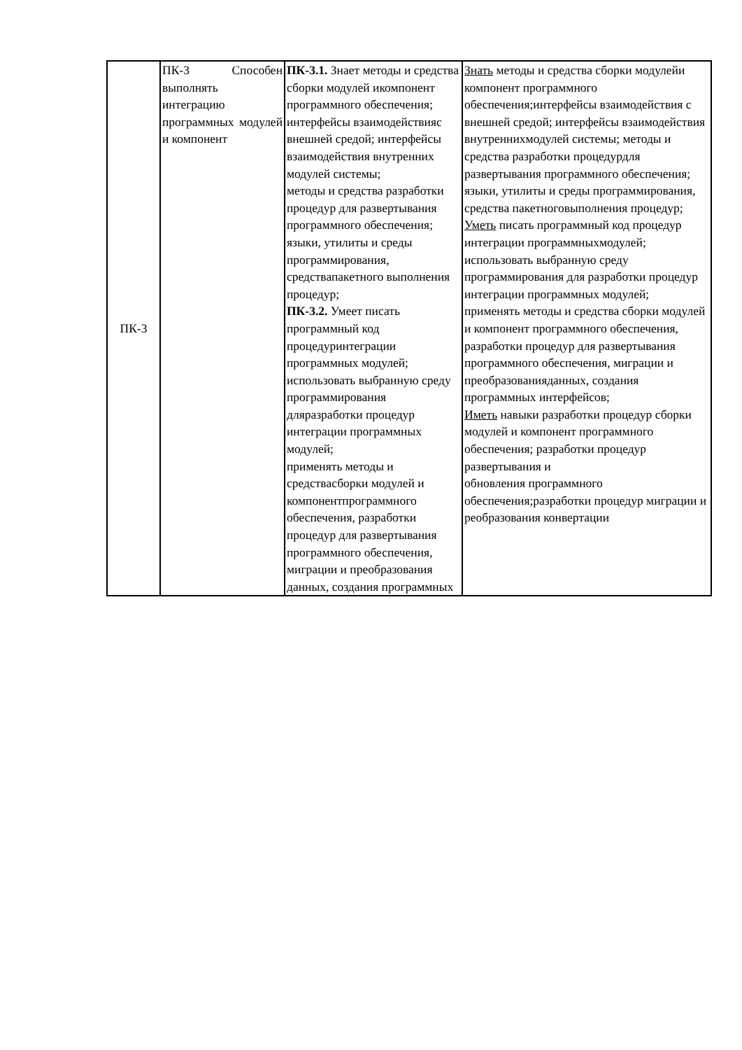| ПК-3 | ПК-3 Способен выполнять интеграцию программных модулей и компонент | ПК-3.1. Знает методы и средства сборки модулей икомпонент программного обеспечения; интерфейсы взаимодействияс внешней средой; интерфейсы взаимодействия внутренних модулей системы; методы и средства разработки процедур для развертывания программного обеспечения; языки, утилиты и среды программирования, средствапакетного выполнения процедур; ПК-3.2. Умеет писать программный код процедуринтеграции программных модулей; использовать выбранную среду программирования дляразработки процедур интеграции программных модулей; применять методы и средствасборки модулей и компонентпрограммного обеспечения, разработки процедур для развертывания программного обеспечения, миграции и преобразования данных, создания программных | Знать методы и средства сборки модулейи компонент программного обеспечения;интерфейсы взаимодействия с внешней средой; интерфейсы взаимодействия внутреннихмодулей системы; методы и средства разработки процедурдля развертывания программного обеспечения; языки, утилиты и среды программирования, средства пакетноговыполнения процедур; Уметь писать программный код процедур интеграции программныхмодулей; использовать выбранную среду программирования для разработки процедур интеграции программных модулей; применять методы и средства сборки модулей и компонент программного обеспечения, разработки процедур для развертывания программного обеспечения, миграции и преобразованияданных, создания программных интерфейсов; Иметь навыки разработки процедур сборки модулей и компонент программного обеспечения; разработки процедур развертывания и обновления программного обеспечения;разработки процедур миграции и реобразования конвертации |